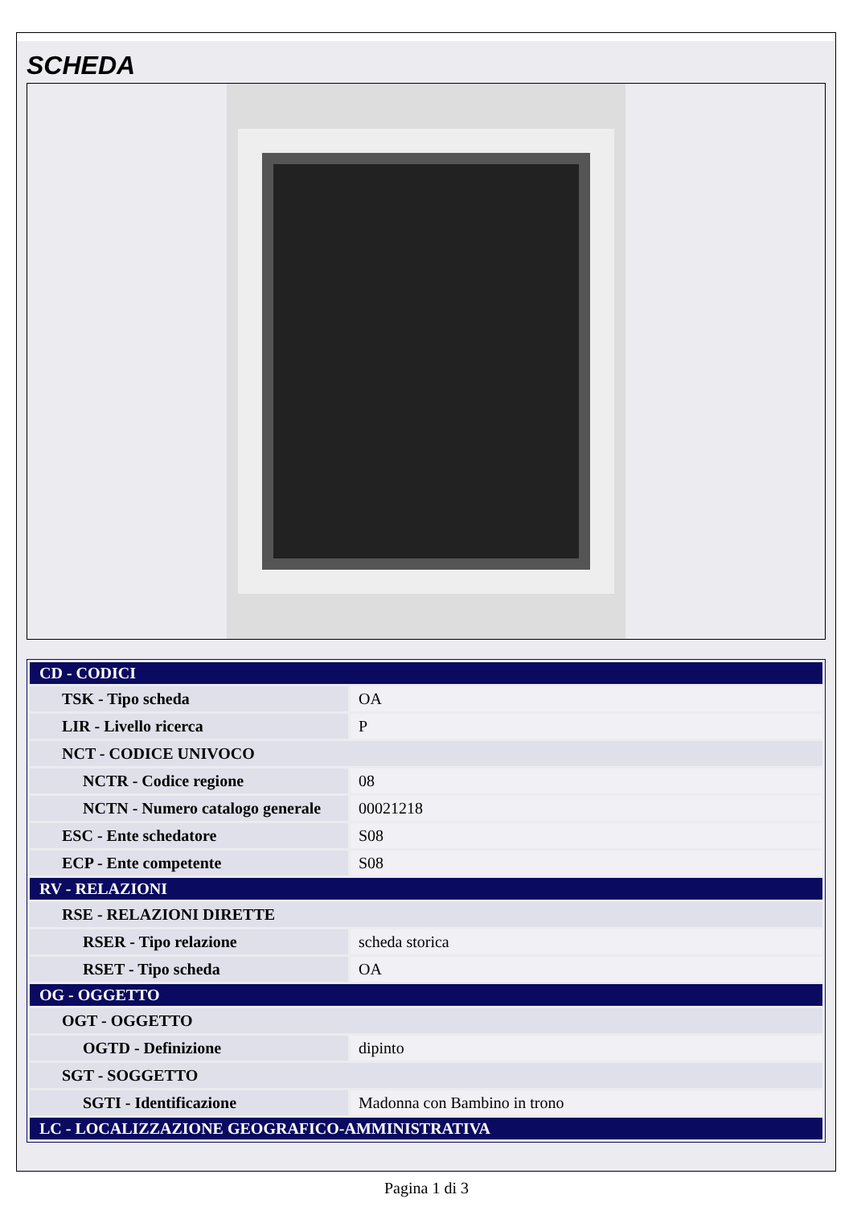SCHEDA
| CD - CODICI | |
| TSK - Tipo scheda | OA |
| LIR - Livello ricerca | P |
| NCT - CODICE UNIVOCO | |
| NCTR - Codice regione | 08 |
| NCTN - Numero catalogo generale | 00021218 |
| ESC - Ente schedatore | S08 |
| ECP - Ente competente | S08 |
| RV - RELAZIONI | |
| RSE - RELAZIONI DIRETTE | |
| RSER - Tipo relazione | scheda storica |
| RSET - Tipo scheda | OA |
| OG - OGGETTO | |
| OGT - OGGETTO | |
| OGTD - Definizione | dipinto |
| SGT - SOGGETTO | |
| SGTI - Identificazione | Madonna con Bambino in trono |
| LC - LOCALIZZAZIONE GEOGRAFICO-AMMINISTRATIVA | |
Pagina 1 di 3